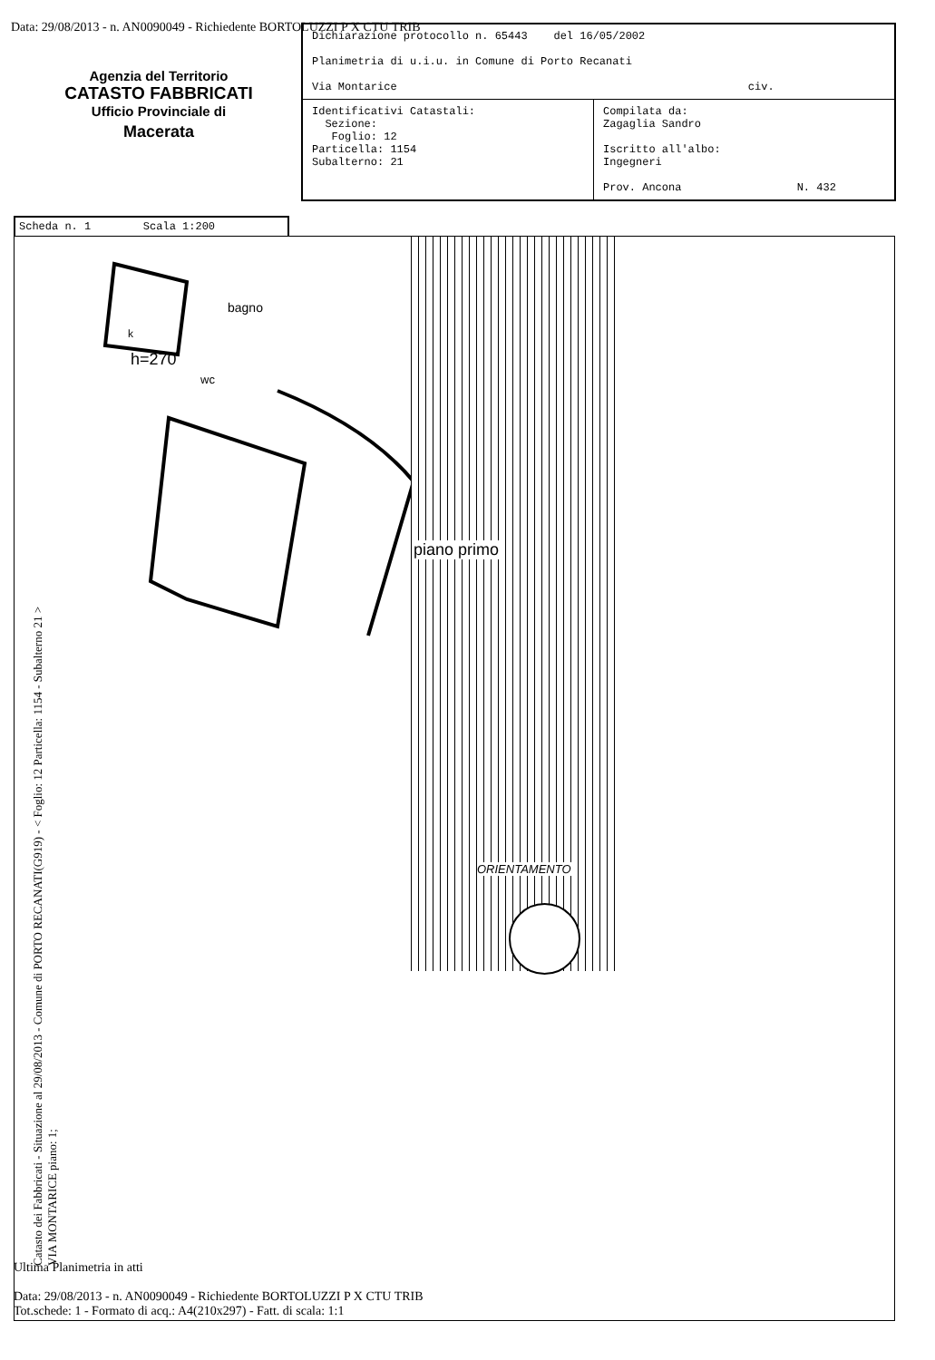Data: 29/08/2013 - n. AN0090049 - Richiedente BORTOLUZZI P X CTU TRIB
Agenzia del Territorio
CATASTO FABBRICATI
Ufficio Provinciale di
Macerata
| Dichiarazione protocollo n. 65443 del 16/05/2002 Planimetria di u.i.u. in Comune di Porto Recanati Via Montarice civ. | |
| Identificativi Catastali: Sezione: Foglio: 12 Particella: 1154 Subalterno: 21 | Compilata da: Zagaglia Sandro Iscritto all'albo: Ingegneri Prov. Ancona N. 432 |
Scheda n. 1 Scala 1:200
k
h=270
bagno
wc
piano primo
ORIENTAMENTO
Catasto dei Fabbricati - Situazione al 29/08/2013 - Comune di PORTO RECANATI(G919) - < Foglio: 12 Particella: 1154 - Subalterno 21 >
VIA MONTARICE piano: 1;
Ultima Planimetria in atti
Data: 29/08/2013 - n. AN0090049 - Richiedente BORTOLUZZI P X CTU TRIB
Tot.schede: 1 - Formato di acq.: A4(210x297) - Fatt. di scala: 1:1